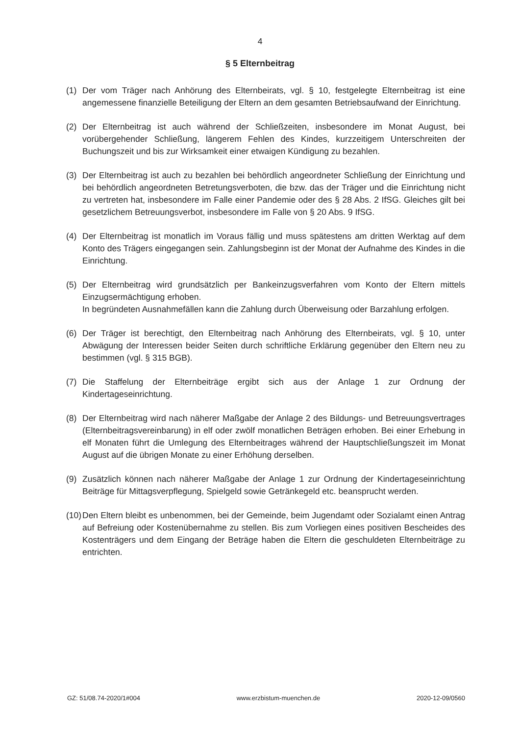4
§ 5 Elternbeitrag
(1) Der vom Träger nach Anhörung des Elternbeirats, vgl. § 10, festgelegte Elternbeitrag ist eine angemessene finanzielle Beteiligung der Eltern an dem gesamten Betriebsaufwand der Einrichtung.
(2) Der Elternbeitrag ist auch während der Schließzeiten, insbesondere im Monat August, bei vorübergehender Schließung, längerem Fehlen des Kindes, kurzzeitigem Unterschreiten der Buchungszeit und bis zur Wirksamkeit einer etwaigen Kündigung zu bezahlen.
(3) Der Elternbeitrag ist auch zu bezahlen bei behördlich angeordneter Schließung der Einrichtung und bei behördlich angeordneten Betretungsverboten, die bzw. das der Träger und die Einrichtung nicht zu vertreten hat, insbesondere im Falle einer Pandemie oder des § 28 Abs. 2 IfSG. Gleiches gilt bei gesetzlichem Betreuungsverbot, insbesondere im Falle von § 20 Abs. 9 IfSG.
(4) Der Elternbeitrag ist monatlich im Voraus fällig und muss spätestens am dritten Werktag auf dem Konto des Trägers eingegangen sein. Zahlungsbeginn ist der Monat der Aufnahme des Kindes in die Einrichtung.
(5) Der Elternbeitrag wird grundsätzlich per Bankeinzugsverfahren vom Konto der Eltern mittels Einzugsermächtigung erhoben.
In begründeten Ausnahmefällen kann die Zahlung durch Überweisung oder Barzahlung erfolgen.
(6) Der Träger ist berechtigt, den Elternbeitrag nach Anhörung des Elternbeirats, vgl. § 10, unter Abwägung der Interessen beider Seiten durch schriftliche Erklärung gegenüber den Eltern neu zu bestimmen (vgl. § 315 BGB).
(7) Die Staffelung der Elternbeiträge ergibt sich aus der Anlage 1 zur Ordnung der Kindertageseinrichtung.
(8) Der Elternbeitrag wird nach näherer Maßgabe der Anlage 2 des Bildungs- und Betreuungsvertrages (Elternbeitragsvereinbarung) in elf oder zwölf monatlichen Beträgen erhoben. Bei einer Erhebung in elf Monaten führt die Umlegung des Elternbeitrages während der Hauptschließungszeit im Monat August auf die übrigen Monate zu einer Erhöhung derselben.
(9) Zusätzlich können nach näherer Maßgabe der Anlage 1 zur Ordnung der Kindertageseinrichtung Beiträge für Mittagsverpflegung, Spielgeld sowie Getränkegeld etc. beansprucht werden.
(10)
Den Eltern bleibt es unbenommen, bei der Gemeinde, beim Jugendamt oder Sozialamt einen Antrag auf Befreiung oder Kostenübernahme zu stellen. Bis zum Vorliegen eines positiven Bescheides des Kostenträgers und dem Eingang der Beträge haben die Eltern die geschuldeten Elternbeiträge zu entrichten.
GZ: 51/08.74-2020/1#004 www.erzbistum-muenchen.de 2020-12-09/0560